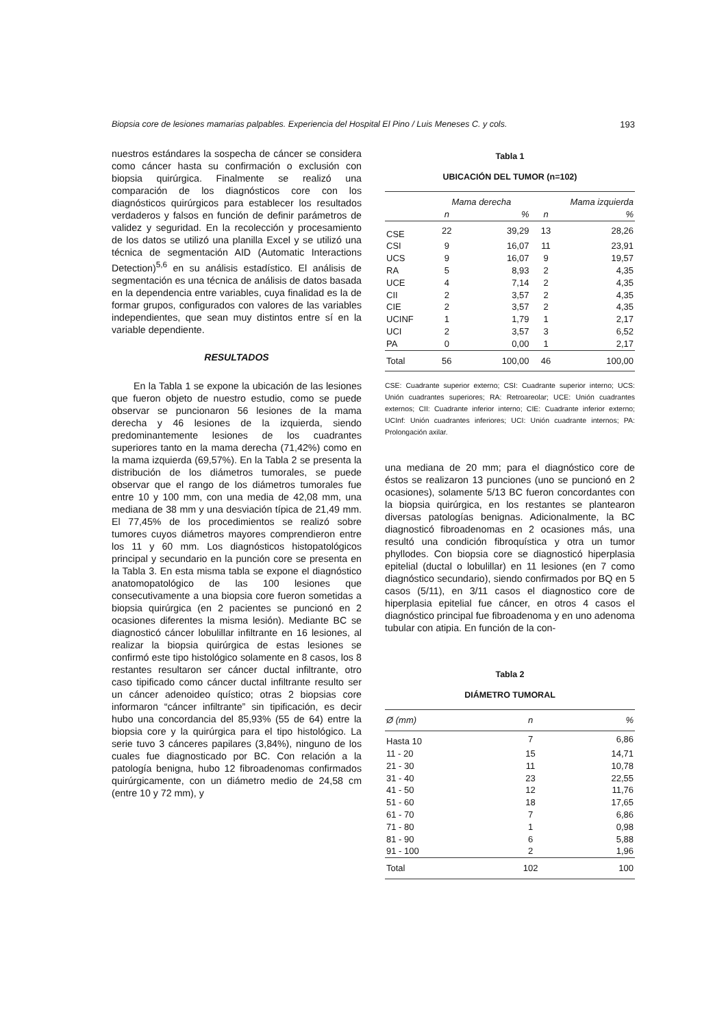Biopsia core de lesiones mamarias palpables. Experiencia del Hospital El Pino / Luis Meneses C. y cols. 193
nuestros estándares la sospecha de cáncer se considera como cáncer hasta su confirmación o exclusión con biopsia quirúrgica. Finalmente se realizó una comparación de los diagnósticos core con los diagnósticos quirúrgicos para establecer los resultados verdaderos y falsos en función de definir parámetros de validez y seguridad. En la recolección y procesamiento de los datos se utilizó una planilla Excel y se utilizó una técnica de segmentación AID (Automatic Interactions Detection)<sup>5,6</sup> en su análisis estadístico. El análisis de segmentación es una técnica de análisis de datos basada en la dependencia entre variables, cuya finalidad es la de formar grupos, configurados con valores de las variables independientes, que sean muy distintos entre sí en la variable dependiente.
RESULTADOS
En la Tabla 1 se expone la ubicación de las lesiones que fueron objeto de nuestro estudio, como se puede observar se puncionaron 56 lesiones de la mama derecha y 46 lesiones de la izquierda, siendo predominantemente lesiones de los cuadrantes superiores tanto en la mama derecha (71,42%) como en la mama izquierda (69,57%). En la Tabla 2 se presenta la distribución de los diámetros tumorales, se puede observar que el rango de los diámetros tumorales fue entre 10 y 100 mm, con una media de 42,08 mm, una mediana de 38 mm y una desviación típica de 21,49 mm. El 77,45% de los procedimientos se realizó sobre tumores cuyos diámetros mayores comprendieron entre los 11 y 60 mm. Los diagnósticos histopatológicos principal y secundario en la punción core se presenta en la Tabla 3. En esta misma tabla se expone el diagnóstico anatomopatológico de las 100 lesiones que consecutivamente a una biopsia core fueron sometidas a biopsia quirúrgica (en 2 pacientes se puncionó en 2 ocasiones diferentes la misma lesión). Mediante BC se diagnosticó cáncer lobulillar infiltrante en 16 lesiones, al realizar la biopsia quirúrgica de estas lesiones se confirmó este tipo histológico solamente en 8 casos, los 8 restantes resultaron ser cáncer ductal infiltrante, otro caso tipificado como cáncer ductal infiltrante resulto ser un cáncer adenoideo quístico; otras 2 biopsias core informaron “cáncer infiltrante” sin tipificación, es decir hubo una concordancia del 85,93% (55 de 64) entre la biopsia core y la quirúrgica para el tipo histológico. La serie tuvo 3 cánceres papilares (3,84%), ninguno de los cuales fue diagnosticado por BC. Con relación a la patología benigna, hubo 12 fibroadenomas confirmados quirúrgicamente, con un diámetro medio de 24,58 cm (entre 10 y 72 mm), y
Tabla 1
UBICACIÓN DEL TUMOR (n=102)
| | Mama derecha | | Mama izquierda | |
| --- | --- | --- | --- | --- |
| | n | % | n | % |
| CSE | 22 | 39,29 | 13 | 28,26 |
| CSI | 9 | 16,07 | 11 | 23,91 |
| UCS | 9 | 16,07 | 9 | 19,57 |
| RA | 5 | 8,93 | 2 | 4,35 |
| UCE | 4 | 7,14 | 2 | 4,35 |
| CII | 2 | 3,57 | 2 | 4,35 |
| CIE | 2 | 3,57 | 2 | 4,35 |
| UCINF | 1 | 1,79 | 1 | 2,17 |
| UCI | 2 | 3,57 | 3 | 6,52 |
| PA | 0 | 0,00 | 1 | 2,17 |
| Total | 56 | 100,00 | 46 | 100,00 |
CSE: Cuadrante superior externo; CSI: Cuadrante superior interno; UCS: Unión cuadrantes superiores; RA: Retroareolar; UCE: Unión cuadrantes externos; CII: Cuadrante inferior interno; CIE: Cuadrante inferior externo; UCInf: Unión cuadrantes inferiores; UCI: Unión cuadrante internos; PA: Prolongación axilar.
una mediana de 20 mm; para el diagnóstico core de éstos se realizaron 13 punciones (uno se puncionó en 2 ocasiones), solamente 5/13 BC fueron concordantes con la biopsia quirúrgica, en los restantes se plantearon diversas patologías benignas. Adicionalmente, la BC diagnosticó fibroadenomas en 2 ocasiones más, una resultó una condición fibroquística y otra un tumor phyllodes. Con biopsia core se diagnosticó hiperplasia epitelial (ductal o lobulillar) en 11 lesiones (en 7 como diagnóstico secundario), siendo confirmados por BQ en 5 casos (5/11), en 3/11 casos el diagnostico core de hiperplasia epitelial fue cáncer, en otros 4 casos el diagnóstico principal fue fibroadenoma y en uno adenoma tubular con atipia. En función de la con-
Tabla 2
DIÁMETRO TUMORAL
| Ø (mm) | n | % |
| --- | --- | --- |
| Hasta 10 | 7 | 6,86 |
| 11 - 20 | 15 | 14,71 |
| 21 - 30 | 11 | 10,78 |
| 31 - 40 | 23 | 22,55 |
| 41 - 50 | 12 | 11,76 |
| 51 - 60 | 18 | 17,65 |
| 61 - 70 | 7 | 6,86 |
| 71 - 80 | 1 | 0,98 |
| 81 - 90 | 6 | 5,88 |
| 91 - 100 | 2 | 1,96 |
| Total | 102 | 100 |